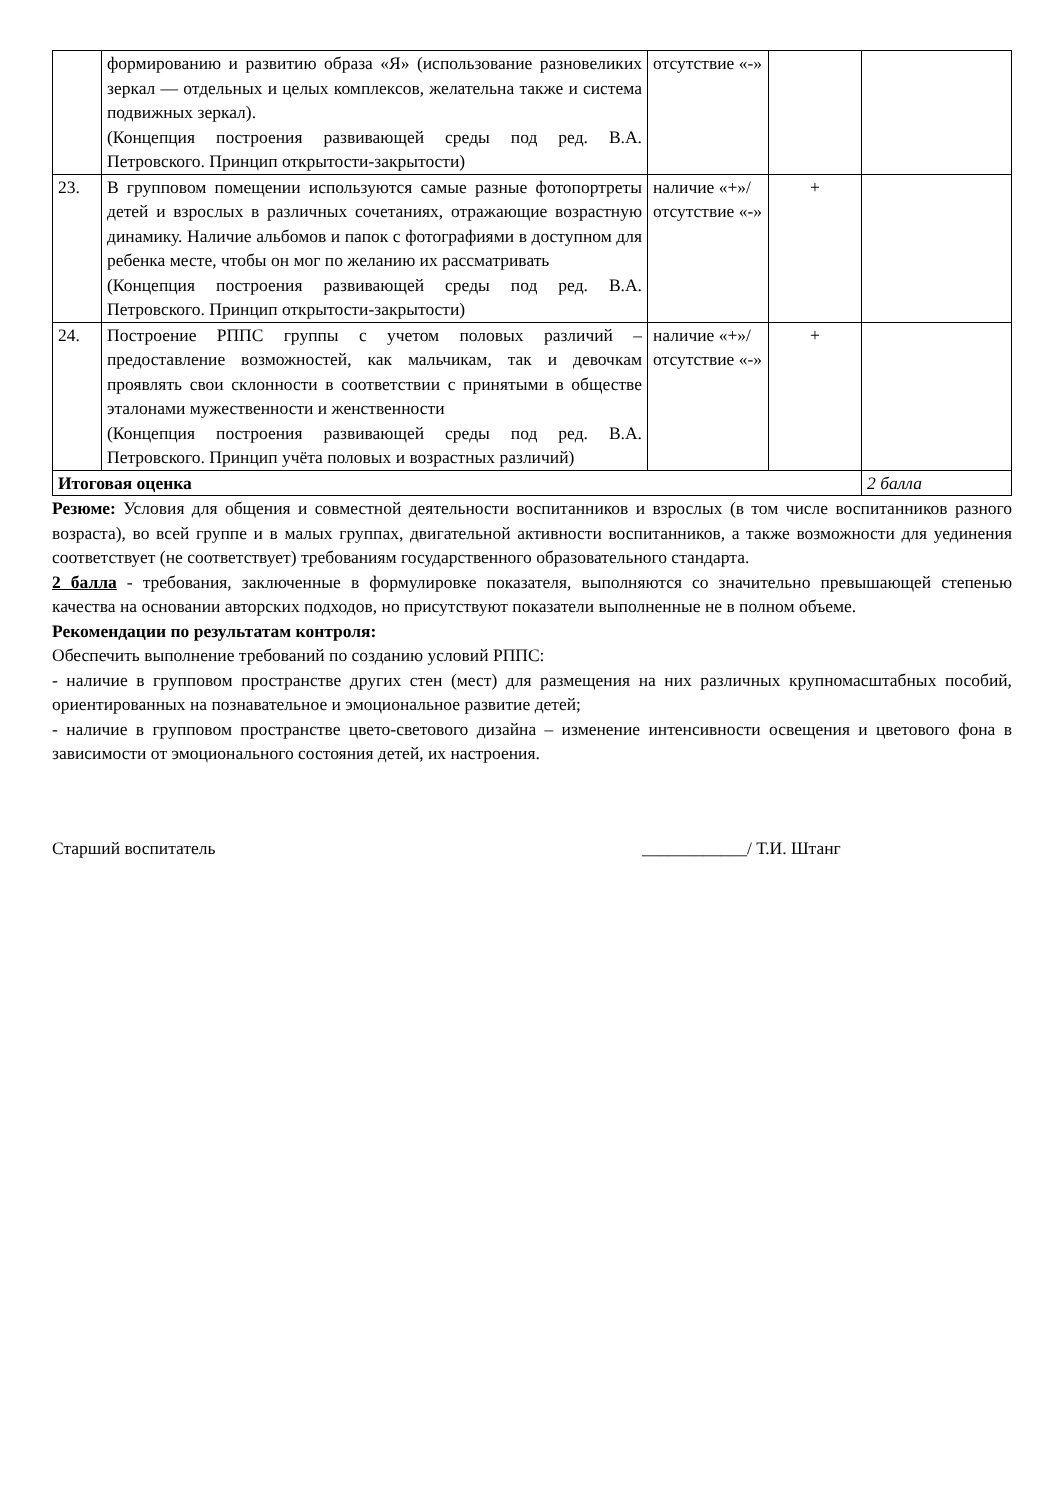| | формированию и развитию образа «Я» (использование разновеликих зеркал — отдельных и целых комплексов, желательна также и система подвижных зеркал). (Концепция построения развивающей среды под ред. В.А. Петровского. Принцип открытости-закрытости) | отсутствие «-» | | |
| 23. | В групповом помещении используются самые разные фотопортреты детей и взрослых в различных сочетаниях, отражающие возрастную динамику. Наличие альбомов и папок с фотографиями в доступном для ребенка месте, чтобы он мог по желанию их рассматривать (Концепция построения развивающей среды под ред. В.А. Петровского. Принцип открытости-закрытости) | наличие «+»/ отсутствие «-» | + | |
| 24. | Построение РППС группы с учетом половых различий – предоставление возможностей, как мальчикам, так и девочкам проявлять свои склонности в соответствии с принятыми в обществе эталонами мужественности и женственности (Концепция построения развивающей среды под ред. В.А. Петровского. Принцип учёта половых и возрастных различий) | наличие «+»/ отсутствие «-» | + | |
| Итоговая оценка | | | | 2 балла |
Резюме: Условия для общения и совместной деятельности воспитанников и взрослых (в том числе воспитанников разного возраста), во всей группе и в малых группах, двигательной активности воспитанников, а также возможности для уединения соответствует (не соответствует) требованиям государственного образовательного стандарта.
2 балла - требования, заключенные в формулировке показателя, выполняются со значительно превышающей степенью качества на основании авторских подходов, но присутствуют показатели выполненные не в полном объеме.
Рекомендации по результатам контроля:
Обеспечить выполнение требований по созданию условий РППС:
- наличие в групповом пространстве других стен (мест) для размещения на них различных крупномасштабных пособий, ориентированных на познавательное и эмоциональное развитие детей;
- наличие в групповом пространстве цвето-светового дизайна – изменение интенсивности освещения и цветового фона в зависимости от эмоционального состояния детей, их настроения.
Старший воспитатель ____________/ Т.И. Штанг